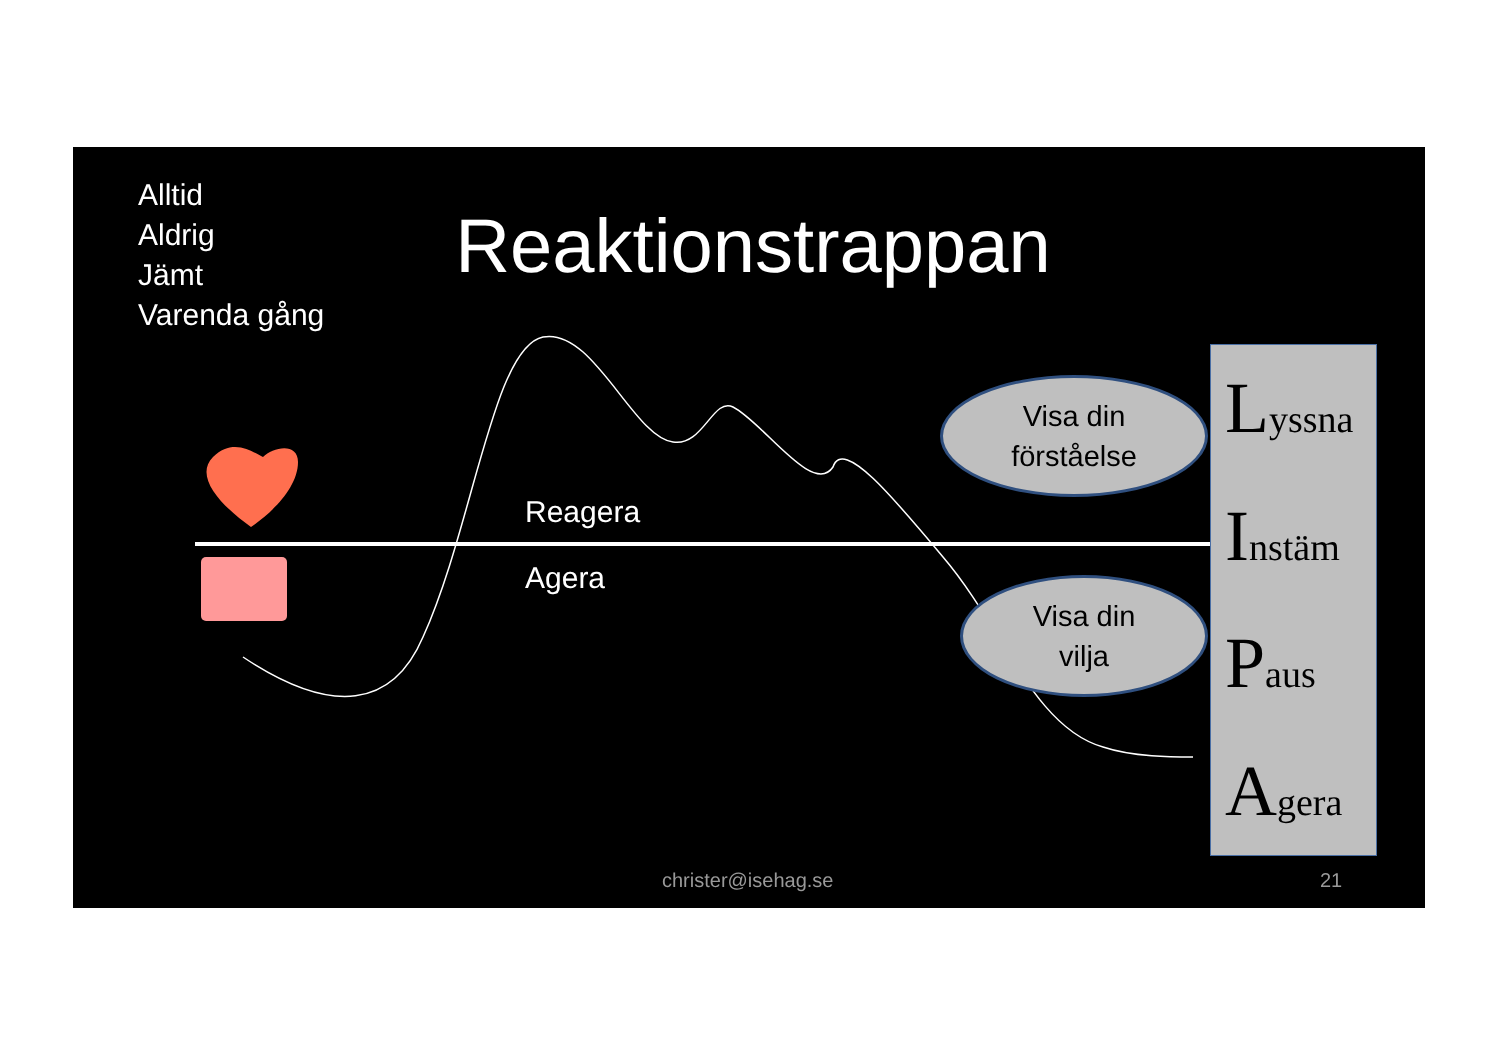Alltid
Aldrig
Jämt
Varenda gång
Reaktionstrappan
Reagera
Agera
Visa din
förståelse
Visa din
vilja
Lyssna
Instäm
Paus
Agera
christer@isehag.se 21